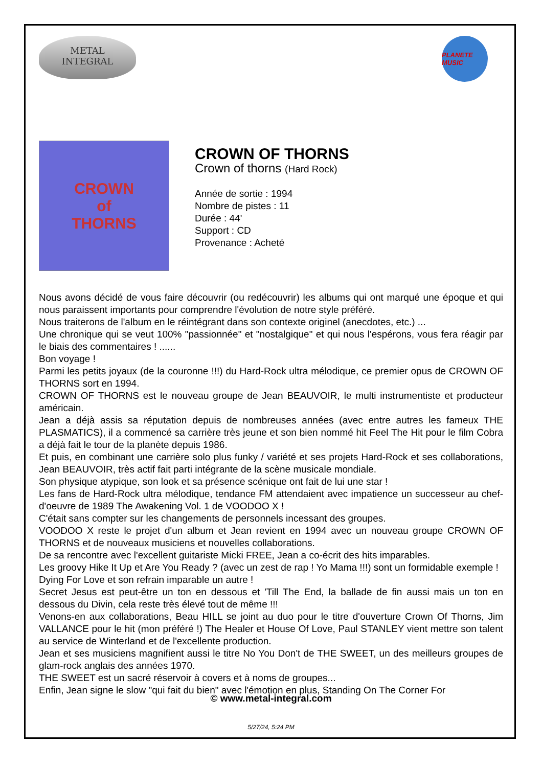METAL
INTEGRAL
PLANETE MUSIC
CROWN
of
THORNS
CROWN OF THORNS
Crown of thorns (Hard Rock)
Année de sortie : 1994
Nombre de pistes : 11
Durée : 44'
Support : CD
Provenance : Acheté
Nous avons décidé de vous faire découvrir (ou redécouvrir) les albums qui ont marqué une époque et qui nous paraissent importants pour comprendre l'évolution de notre style préféré.
Nous traiterons de l'album en le réintégrant dans son contexte originel (anecdotes, etc.) ...
Une chronique qui se veut 100% "passionnée" et "nostalgique" et qui nous l'espérons, vous fera réagir par le biais des commentaires ! ......
Bon voyage !
Parmi les petits joyaux (de la couronne !!!) du Hard-Rock ultra mélodique, ce premier opus de CROWN OF THORNS sort en 1994.
CROWN OF THORNS est le nouveau groupe de Jean BEAUVOIR, le multi instrumentiste et producteur américain.
Jean a déjà assis sa réputation depuis de nombreuses années (avec entre autres les fameux THE PLASMATICS), il a commencé sa carrière très jeune et son bien nommé hit Feel The Hit pour le film Cobra a déjà fait le tour de la planète depuis 1986.
Et puis, en combinant une carrière solo plus funky / variété et ses projets Hard-Rock et ses collaborations, Jean BEAUVOIR, très actif fait parti intégrante de la scène musicale mondiale.
Son physique atypique, son look et sa présence scénique ont fait de lui une star !
Les fans de Hard-Rock ultra mélodique, tendance FM attendaient avec impatience un successeur au chef-d'oeuvre de 1989 The Awakening Vol. 1 de VOODOO X !
C'était sans compter sur les changements de personnels incessant des groupes.
VOODOO X reste le projet d'un album et Jean revient en 1994 avec un nouveau groupe CROWN OF THORNS et de nouveaux musiciens et nouvelles collaborations.
De sa rencontre avec l'excellent guitariste Micki FREE, Jean a co-écrit des hits imparables.
Les groovy Hike It Up et Are You Ready ? (avec un zest de rap ! Yo Mama !!!) sont un formidable exemple !
Dying For Love et son refrain imparable un autre !
Secret Jesus est peut-être un ton en dessous et 'Till The End, la ballade de fin aussi mais un ton en dessous du Divin, cela reste très élevé tout de même !!!
Venons-en aux collaborations, Beau HILL se joint au duo pour le titre d'ouverture Crown Of Thorns, Jim VALLANCE pour le hit (mon préféré !) The Healer et House Of Love, Paul STANLEY vient mettre son talent au service de Winterland et de l'excellente production.
Jean et ses musiciens magnifient aussi le titre No You Don't de THE SWEET, un des meilleurs groupes de glam-rock anglais des années 1970.
THE SWEET est un sacré réservoir à covers et à noms de groupes...
Enfin, Jean signe le slow "qui fait du bien" avec l'émotion en plus, Standing On The Corner For
© www.metal-integral.com
5/27/24, 5:24 PM